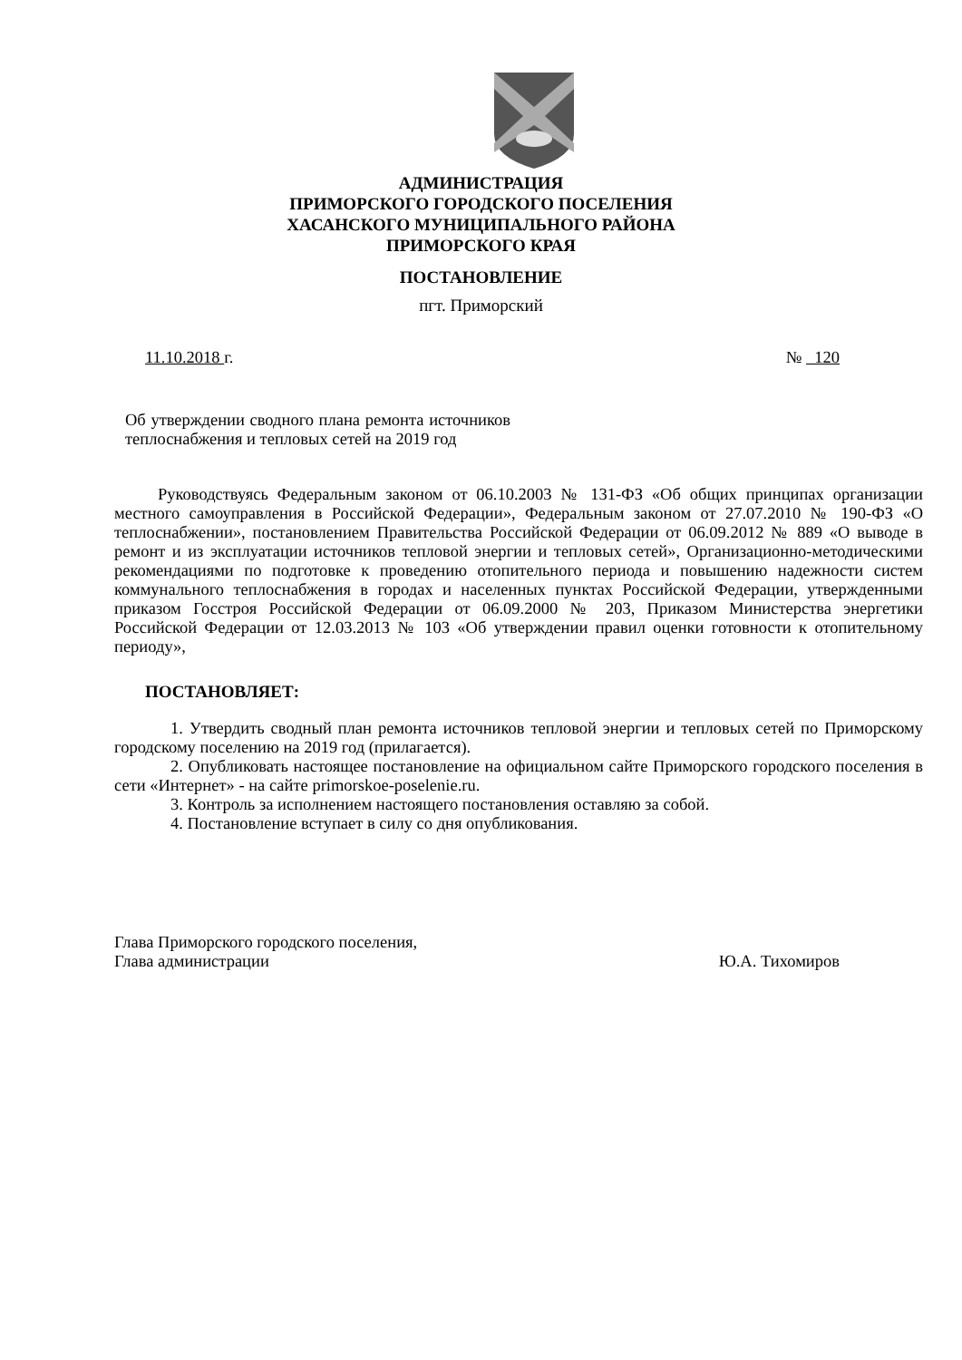АДМИНИСТРАЦИЯ
ПРИМОРСКОГО ГОРОДСКОГО ПОСЕЛЕНИЯ
ХАСАНСКОГО МУНИЦИПАЛЬНОГО РАЙОНА
ПРИМОРСКОГО КРАЯ
ПОСТАНОВЛЕНИЕ
пгт. Приморский
11.10.2018 г. № 120
Об утверждении сводного плана ремонта источников теплоснабжения и тепловых сетей на 2019 год
Руководствуясь Федеральным законом от 06.10.2003 № 131-ФЗ «Об общих принципах организации местного самоуправления в Российской Федерации», Федеральным законом от 27.07.2010 № 190-ФЗ «О теплоснабжении», постановлением Правительства Российской Федерации от 06.09.2012 № 889 «О выводе в ремонт и из эксплуатации источников тепловой энергии и тепловых сетей», Организационно-методическими рекомендациями по подготовке к проведению отопительного периода и повышению надежности систем коммунального теплоснабжения в городах и населенных пунктах Российской Федерации, утвержденными приказом Госстроя Российской Федерации от 06.09.2000 № 203, Приказом Министерства энергетики Российской Федерации от 12.03.2013 № 103 «Об утверждении правил оценки готовности к отопительному периоду»,
ПОСТАНОВЛЯЕТ:
1. Утвердить сводный план ремонта источников тепловой энергии и тепловых сетей по Приморскому городскому поселению на 2019 год (прилагается).
2. Опубликовать настоящее постановление на официальном сайте Приморского городского поселения в сети «Интернет» - на сайте primorskoe-poselenie.ru.
3. Контроль за исполнением настоящего постановления оставляю за собой.
4. Постановление вступает в силу со дня опубликования.
Глава Приморского городского поселения,
Глава администрации Ю.А. Тихомиров